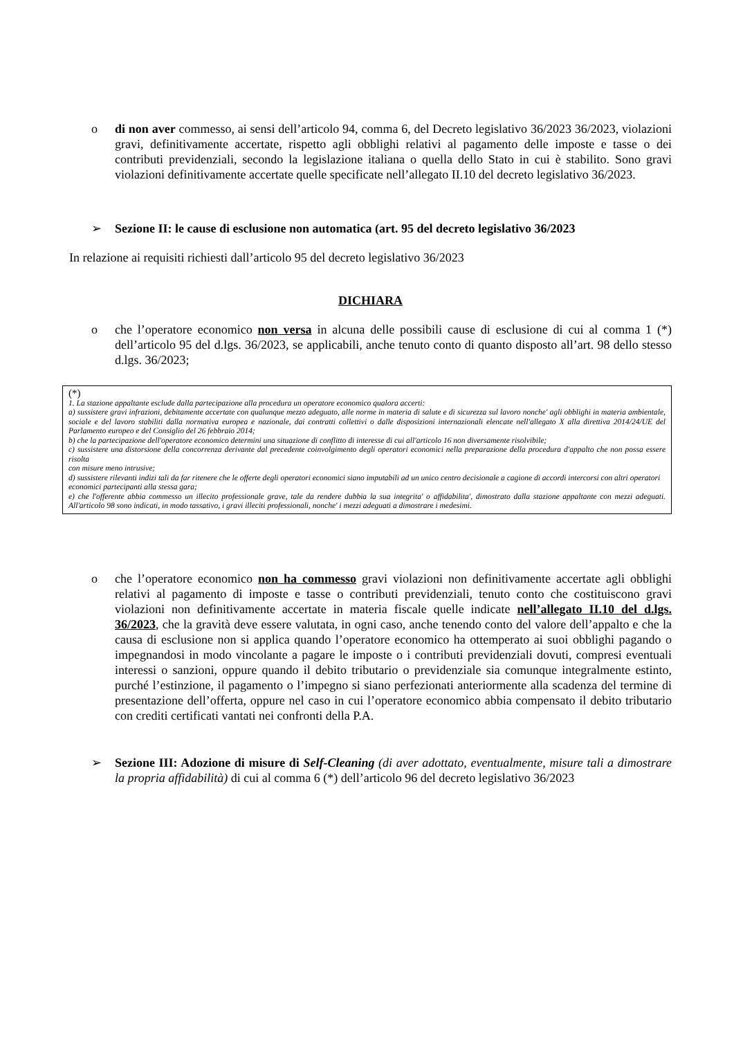o di non aver commesso, ai sensi dell’articolo 94, comma 6, del Decreto legislativo 36/2023 36/2023, violazioni gravi, definitivamente accertate, rispetto agli obblighi relativi al pagamento delle imposte e tasse o dei contributi previdenziali, secondo la legislazione italiana o quella dello Stato in cui è stabilito. Sono gravi violazioni definitivamente accertate quelle specificate nell’allegato II.10 del decreto legislativo 36/2023.
➢ Sezione II: le cause di esclusione non automatica (art. 95 del decreto legislativo 36/2023
In relazione ai requisiti richiesti dall’articolo 95 del decreto legislativo 36/2023
DICHIARA
o che l’operatore economico non versa in alcuna delle possibili cause di esclusione di cui al comma 1 (*) dell’articolo 95 del d.lgs. 36/2023, se applicabili, anche tenuto conto di quanto disposto all’art. 98 dello stesso d.lgs. 36/2023;
(*)
1. La stazione appaltante esclude dalla partecipazione alla procedura un operatore economico qualora accerti:
a) sussistere gravi infrazioni, debitamente accertate con qualunque mezzo adeguato, alle norme in materia di salute e di sicurezza sul lavoro nonche' agli obblighi in materia ambientale, sociale e del lavoro stabiliti dalla normativa europea e nazionale, dai contratti collettivi o dalle disposizioni internazionali elencate nell'allegato X alla direttiva 2014/24/UE del Parlamento europeo e del Consiglio del 26 febbraio 2014;
b) che la partecipazione dell'operatore economico determini una situazione di conflitto di interesse di cui all'articolo 16 non diversamente risolvibile;
c) sussistere una distorsione della concorrenza derivante dal precedente coinvolgimento degli operatori economici nella preparazione della procedura d'appalto che non possa essere risolta
con misure meno intrusive;
d) sussistere rilevanti indizi tali da far ritenere che le offerte degli operatori economici siano imputabili ad un unico centro decisionale a cagione di accordi intercorsi con altri operatori
economici partecipanti alla stessa gara;
e) che l'offerente abbia commesso un illecito professionale grave, tale da rendere dubbia la sua integrita' o affidabilita', dimostrato dalla stazione appaltante con mezzi adeguati. All'articolo 98 sono indicati, in modo tassativo, i gravi illeciti professionali, nonche' i mezzi adeguati a dimostrare i medesimi.
o che l’operatore economico non ha commesso gravi violazioni non definitivamente accertate agli obblighi relativi al pagamento di imposte e tasse o contributi previdenziali, tenuto conto che costituiscono gravi violazioni non definitivamente accertate in materia fiscale quelle indicate nell’allegato II.10 del d.lgs. 36/2023, che la gravità deve essere valutata, in ogni caso, anche tenendo conto del valore dell’appalto e che la causa di esclusione non si applica quando l’operatore economico ha ottemperato ai suoi obblighi pagando o impegnandosi in modo vincolante a pagare le imposte o i contributi previdenziali dovuti, compresi eventuali interessi o sanzioni, oppure quando il debito tributario o previdenziale sia comunque integralmente estinto, purché l’estinzione, il pagamento o l’impegno si siano perfezionati anteriormente alla scadenza del termine di presentazione dell’offerta, oppure nel caso in cui l’operatore economico abbia compensato il debito tributario con crediti certificati vantati nei confronti della P.A.
➢ Sezione III: Adozione di misure di Self-Cleaning (di aver adottato, eventualmente, misure tali a dimostrare la propria affidabilità) di cui al comma 6 (*) dell’articolo 96 del decreto legislativo 36/2023